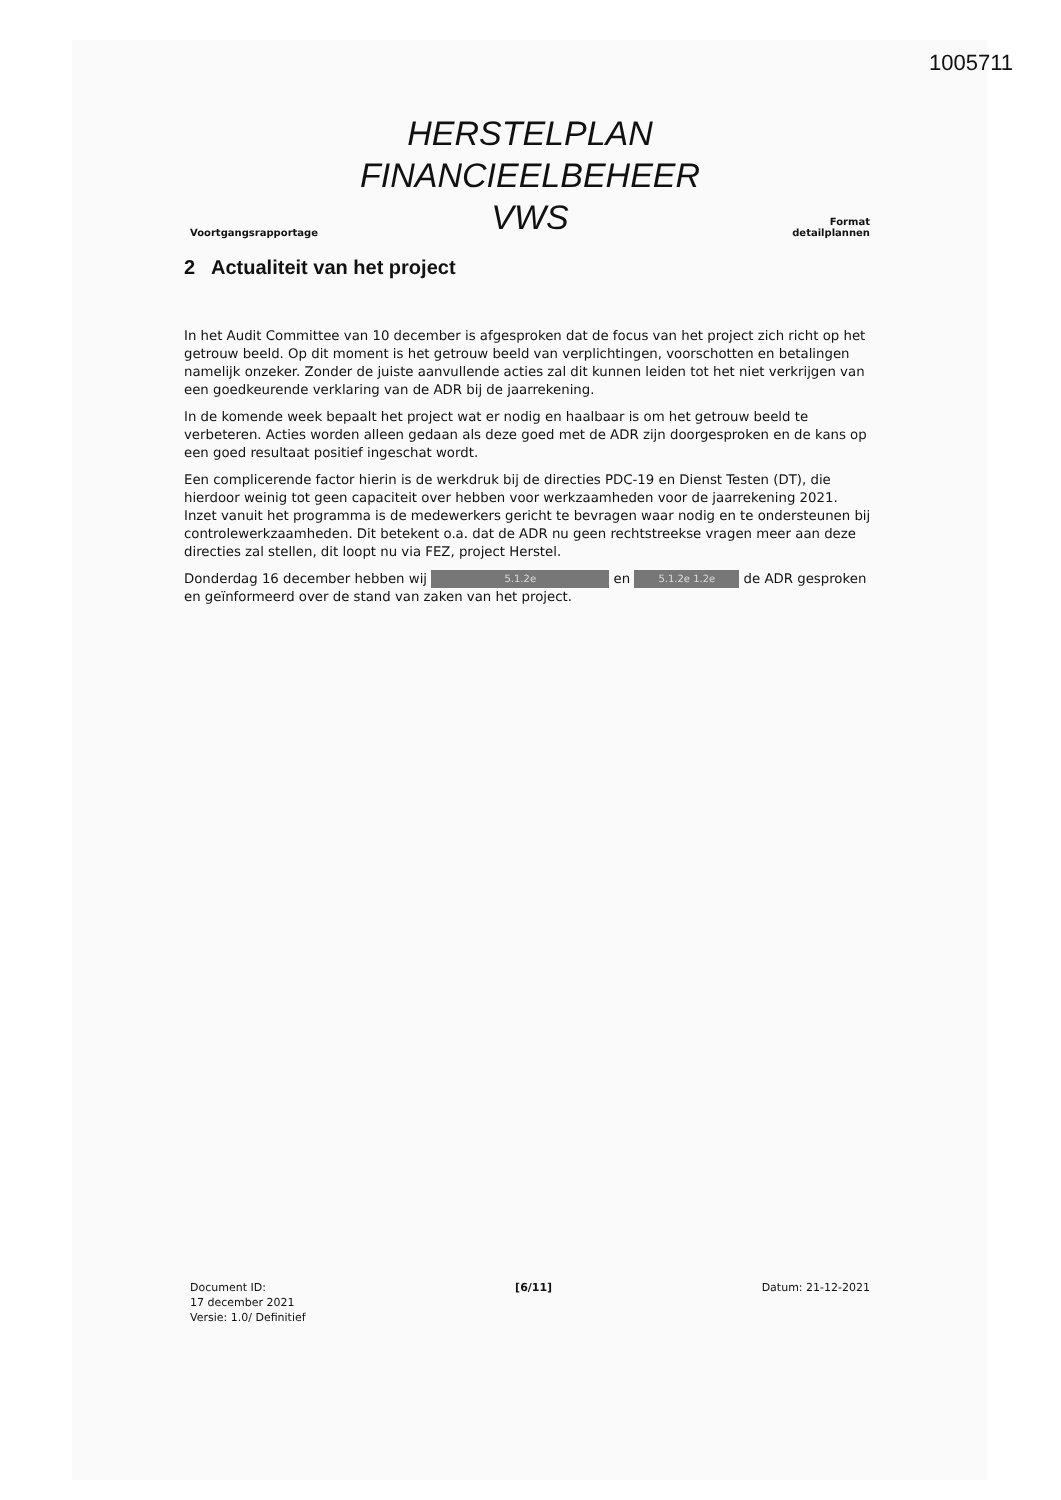1005711
Voortgangsrapportage
HERSTELPLAN
FINANCIEELBEHEER
VWS
Format
detailplannen
2 Actualiteit van het project
In het Audit Committee van 10 december is afgesproken dat de focus van het project zich richt op het getrouw beeld. Op dit moment is het getrouw beeld van verplichtingen, voorschotten en betalingen namelijk onzeker. Zonder de juiste aanvullende acties zal dit kunnen leiden tot het niet verkrijgen van een goedkeurende verklaring van de ADR bij de jaarrekening.
In de komende week bepaalt het project wat er nodig en haalbaar is om het getrouw beeld te verbeteren. Acties worden alleen gedaan als deze goed met de ADR zijn doorgesproken en de kans op een goed resultaat positief ingeschat wordt.
Een complicerende factor hierin is de werkdruk bij de directies PDC-19 en Dienst Testen (DT), die hierdoor weinig tot geen capaciteit over hebben voor werkzaamheden voor de jaarrekening 2021. Inzet vanuit het programma is de medewerkers gericht te bevragen waar nodig en te ondersteunen bij controlewerkzaamheden. Dit betekent o.a. dat de ADR nu geen rechtstreekse vragen meer aan deze directies zal stellen, dit loopt nu via FEZ, project Herstel.
Donderdag 16 december hebben wij 5.1.2e en 5.1.2e 1.2e de ADR gesproken en geïnformeerd over de stand van zaken van het project.
Document ID:
17 december 2021
Versie: 1.0/ Definitief
[6/11] Datum: 21-12-2021